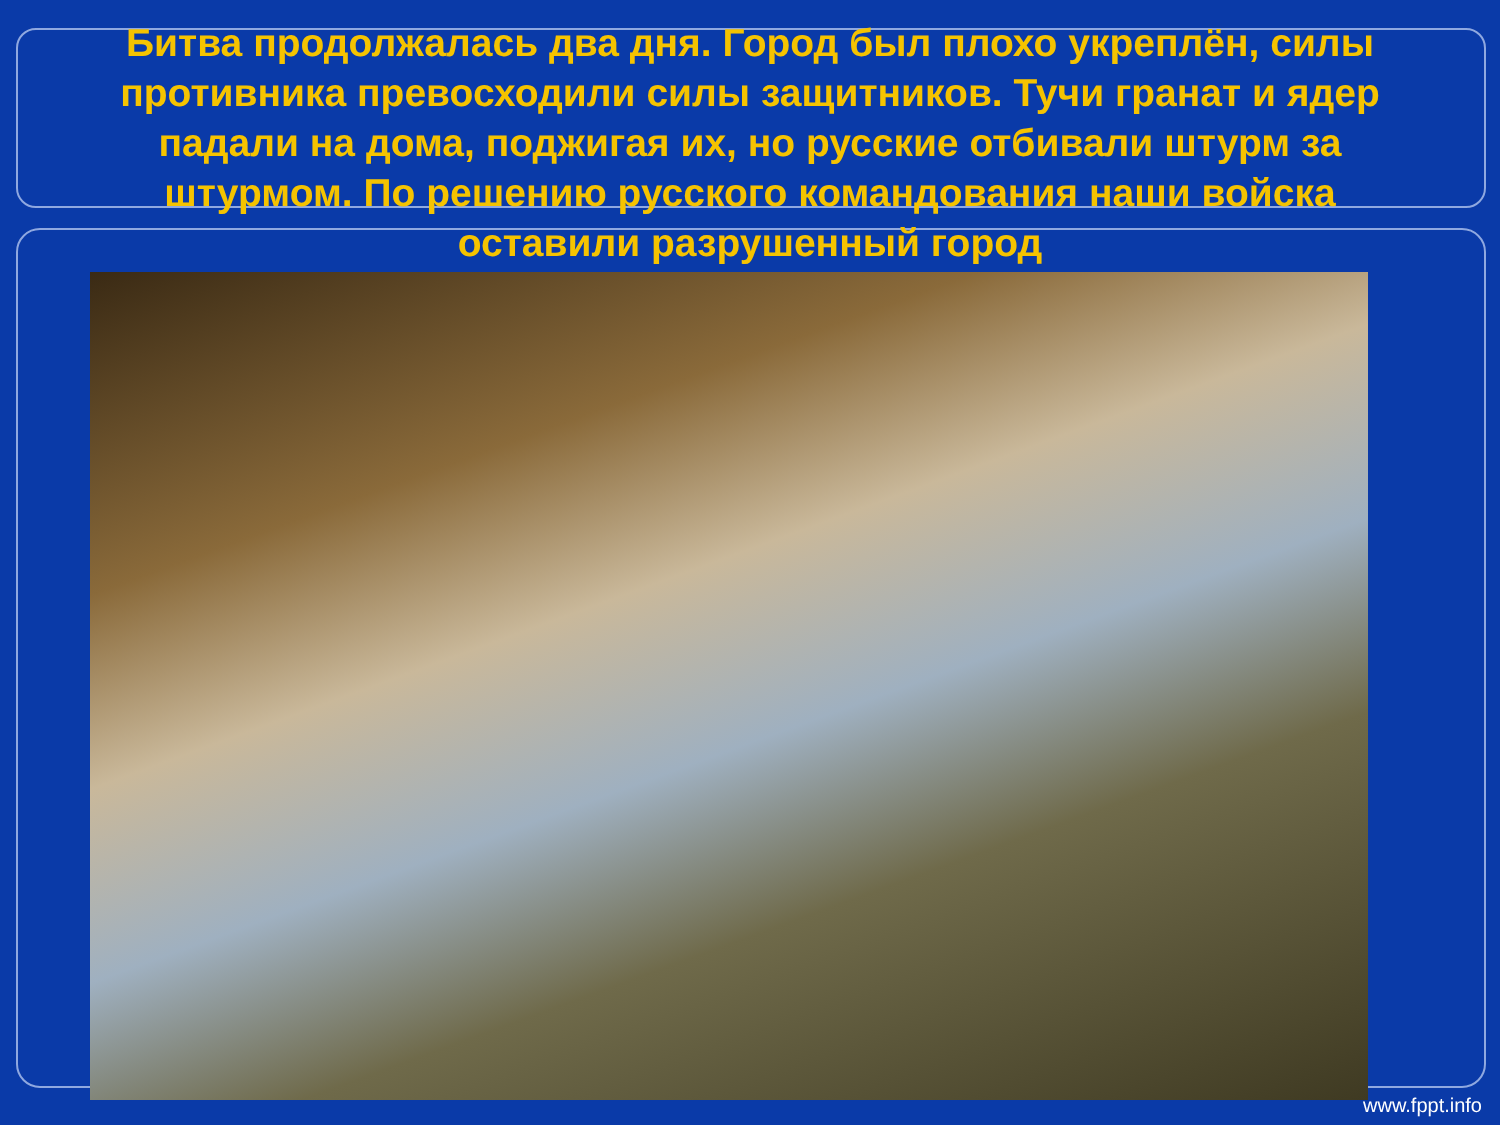Битва продолжалась два дня. Город был плохо укреплён, силы противника превосходили силы защитников. Тучи гранат и ядер падали на дома, поджигая их, но русские отбивали штурм за штурмом. По решению русского командования наши войска оставили разрушенный город
www.fppt.info